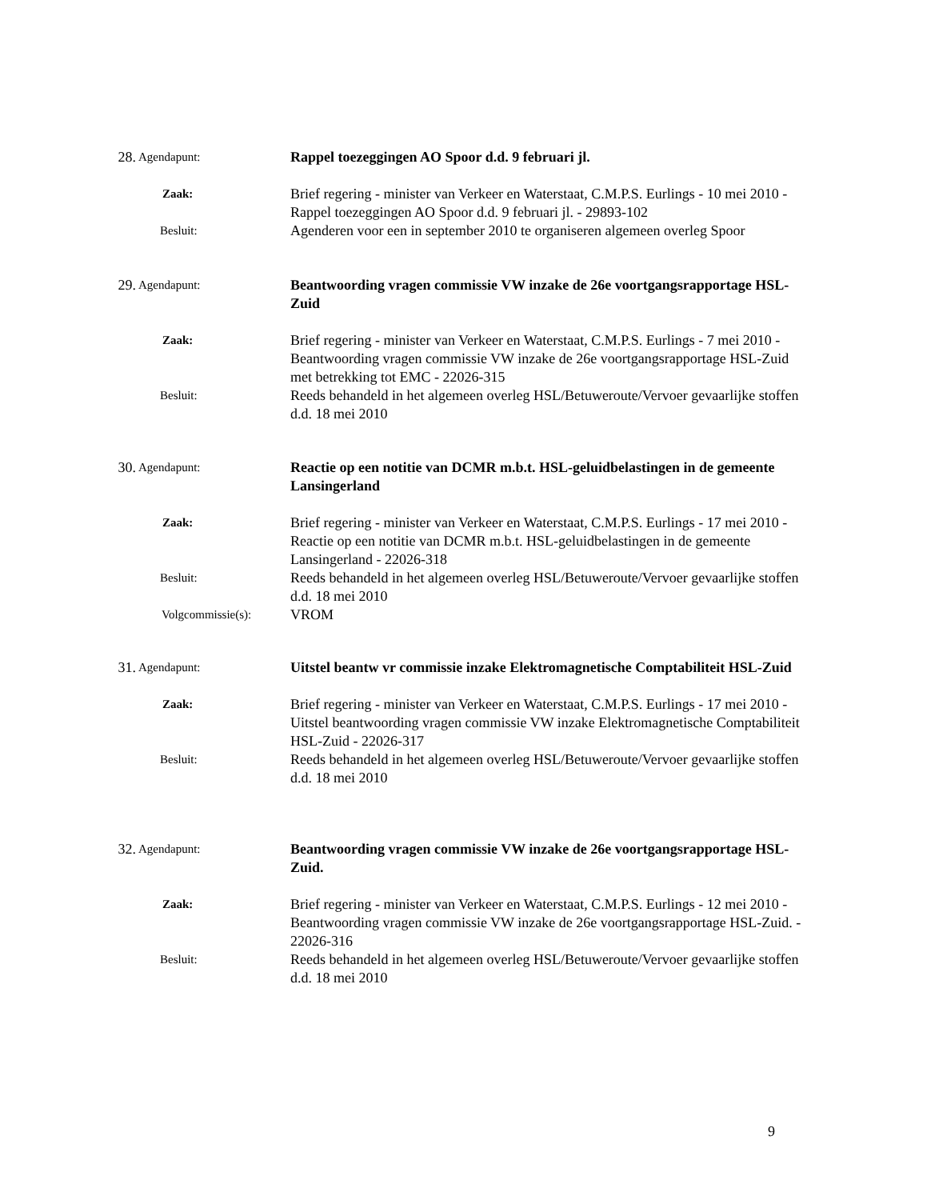28.
Agendapunt:
Rappel toezeggingen AO Spoor d.d. 9 februari jl.
Zaak:
Brief regering - minister van Verkeer en Waterstaat, C.M.P.S. Eurlings - 10 mei 2010 - Rappel toezeggingen AO Spoor d.d. 9 februari jl. - 29893-102
Besluit:
Agenderen voor een in september 2010 te organiseren algemeen overleg Spoor
29.
Agendapunt:
Beantwoording vragen commissie VW inzake de 26e voortgangsrapportage HSL-Zuid
Zaak:
Brief regering - minister van Verkeer en Waterstaat, C.M.P.S. Eurlings - 7 mei 2010 - Beantwoording vragen commissie VW inzake de 26e voortgangsrapportage HSL-Zuid met betrekking tot EMC - 22026-315
Besluit:
Reeds behandeld in het algemeen overleg HSL/Betuweroute/Vervoer gevaarlijke stoffen d.d. 18 mei 2010
30.
Agendapunt:
Reactie op een notitie van DCMR m.b.t. HSL-geluidbelastingen in de gemeente Lansingerland
Zaak:
Brief regering - minister van Verkeer en Waterstaat, C.M.P.S. Eurlings - 17 mei 2010 - Reactie op een notitie van DCMR m.b.t. HSL-geluidbelastingen in de gemeente Lansingerland - 22026-318
Besluit:
Reeds behandeld in het algemeen overleg HSL/Betuweroute/Vervoer gevaarlijke stoffen d.d. 18 mei 2010
Volgcommissie(s):
VROM
31.
Agendapunt:
Uitstel beantw vr commissie inzake Elektromagnetische Comptabiliteit HSL-Zuid
Zaak:
Brief regering - minister van Verkeer en Waterstaat, C.M.P.S. Eurlings - 17 mei 2010 - Uitstel beantwoording vragen commissie VW inzake Elektromagnetische Comptabiliteit HSL-Zuid - 22026-317
Besluit:
Reeds behandeld in het algemeen overleg HSL/Betuweroute/Vervoer gevaarlijke stoffen d.d. 18 mei 2010
32.
Agendapunt:
Beantwoording vragen commissie VW inzake de 26e voortgangsrapportage HSL-Zuid.
Zaak:
Brief regering - minister van Verkeer en Waterstaat, C.M.P.S. Eurlings - 12 mei 2010 - Beantwoording vragen commissie VW inzake de 26e voortgangsrapportage HSL-Zuid. - 22026-316
Besluit:
Reeds behandeld in het algemeen overleg HSL/Betuweroute/Vervoer gevaarlijke stoffen d.d. 18 mei 2010
9